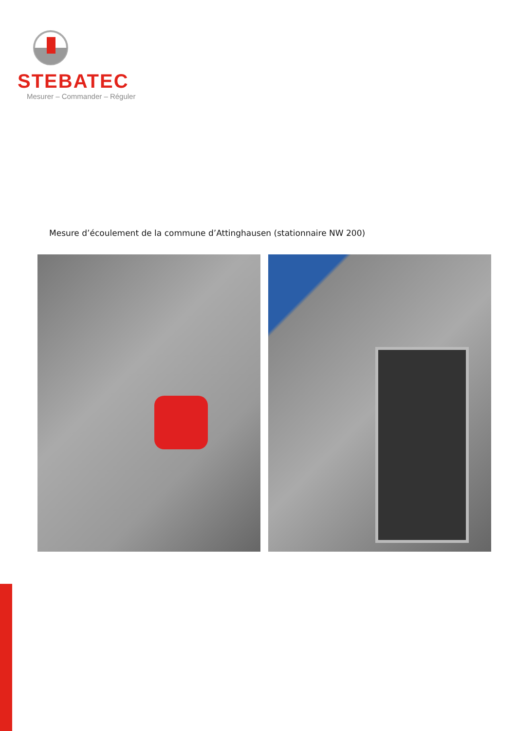STEBATEC
Mesurer – Commander – Réguler
Mesure d’écoulement de la commune d’Attinghausen (stationnaire NW 200)